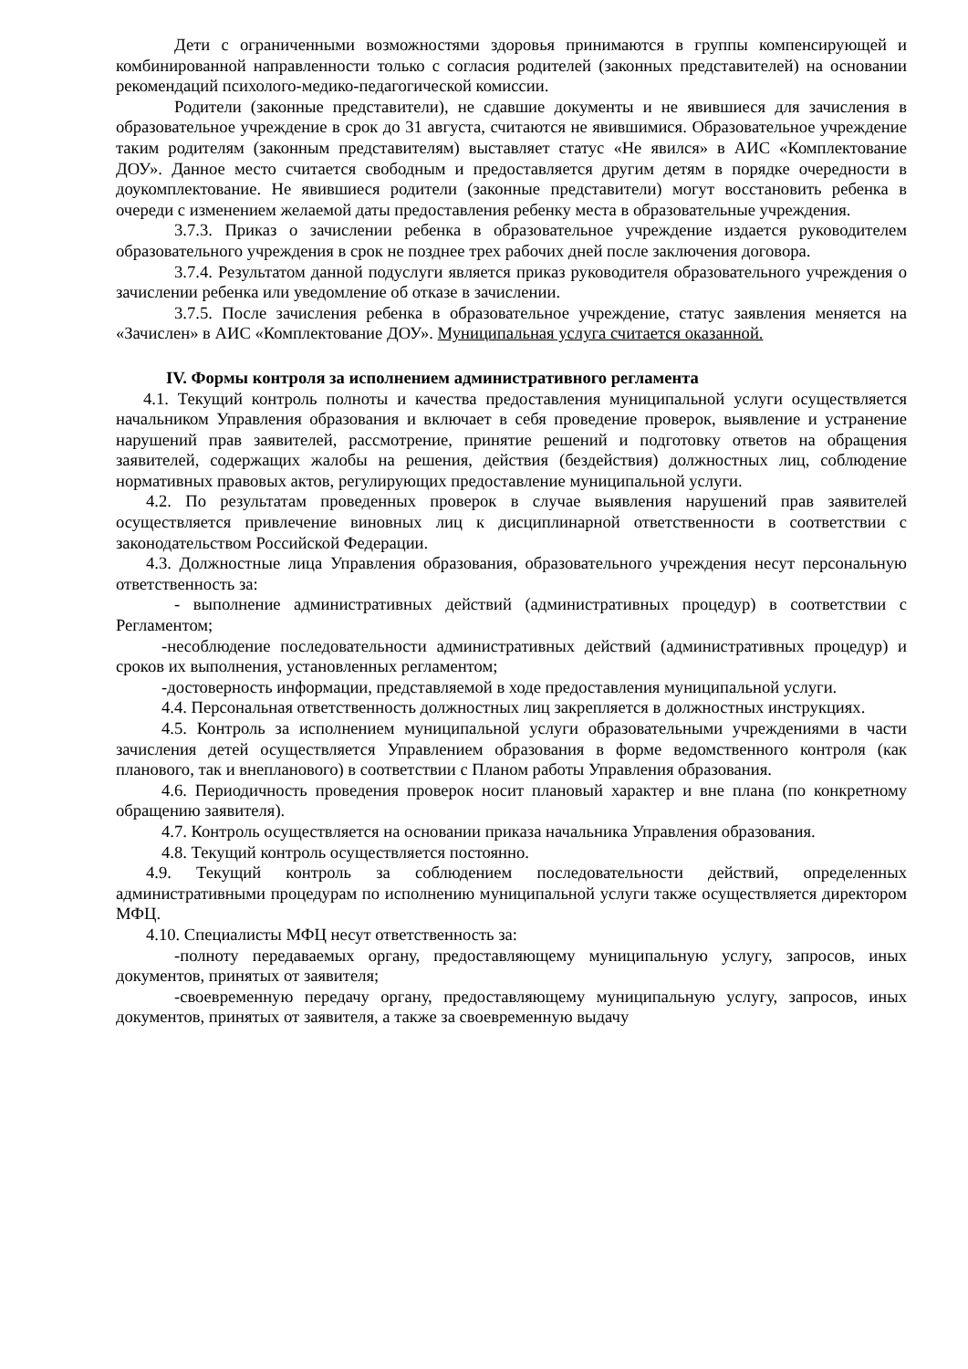Дети с ограниченными возможностями здоровья принимаются в группы компенсирующей и комбинированной направленности только с согласия родителей (законных представителей) на основании рекомендаций психолого-медико-педагогической комиссии.
Родители (законные представители), не сдавшие документы и не явившиеся для зачисления в образовательное учреждение в срок до 31 августа, считаются не явившимися. Образовательное учреждение таким родителям (законным представителям) выставляет статус «Не явился» в АИС «Комплектование ДОУ». Данное место считается свободным и предоставляется другим детям в порядке очередности в доукомплектование. Не явившиеся родители (законные представители) могут восстановить ребенка в очереди с изменением желаемой даты предоставления ребенку места в образовательные учреждения.
3.7.3. Приказ о зачислении ребенка в образовательное учреждение издается руководителем образовательного учреждения в срок не позднее трех рабочих дней после заключения договора.
3.7.4. Результатом данной подуслуги является приказ руководителя образовательного учреждения о зачислении ребенка или уведомление об отказе в зачислении.
3.7.5. После зачисления ребенка в образовательное учреждение, статус заявления меняется на «Зачислен» в АИС «Комплектование ДОУ». Муниципальная услуга считается оказанной.
IV. Формы контроля за исполнением административного регламента
4.1. Текущий контроль полноты и качества предоставления муниципальной услуги осуществляется начальником Управления образования и включает в себя проведение проверок, выявление и устранение нарушений прав заявителей, рассмотрение, принятие решений и подготовку ответов на обращения заявителей, содержащих жалобы на решения, действия (бездействия) должностных лиц, соблюдение нормативных правовых актов, регулирующих предоставление муниципальной услуги.
4.2. По результатам проведенных проверок в случае выявления нарушений прав заявителей осуществляется привлечение виновных лиц к дисциплинарной ответственности в соответствии с законодательством Российской Федерации.
4.3. Должностные лица Управления образования, образовательного учреждения несут персональную ответственность за:
- выполнение административных действий (административных процедур) в соответствии с Регламентом;
-несоблюдение последовательности административных действий (административных процедур) и сроков их выполнения, установленных регламентом;
-достоверность информации, представляемой в ходе предоставления муниципальной услуги.
4.4. Персональная ответственность должностных лиц закрепляется в должностных инструкциях.
4.5. Контроль за исполнением муниципальной услуги образовательными учреждениями в части зачисления детей осуществляется Управлением образования в форме ведомственного контроля (как планового, так и внепланового) в соответствии с Планом работы Управления образования.
4.6. Периодичность проведения проверок носит плановый характер и вне плана (по конкретному обращению заявителя).
4.7. Контроль осуществляется на основании приказа начальника Управления образования.
4.8. Текущий контроль осуществляется постоянно.
4.9. Текущий контроль за соблюдением последовательности действий, определенных административными процедурам по исполнению муниципальной услуги также осуществляется директором МФЦ.
4.10. Специалисты МФЦ несут ответственность за:
-полноту передаваемых органу, предоставляющему муниципальную услугу, запросов, иных документов, принятых от заявителя;
-своевременную передачу органу, предоставляющему муниципальную услугу, запросов, иных документов, принятых от заявителя, а также за своевременную выдачу